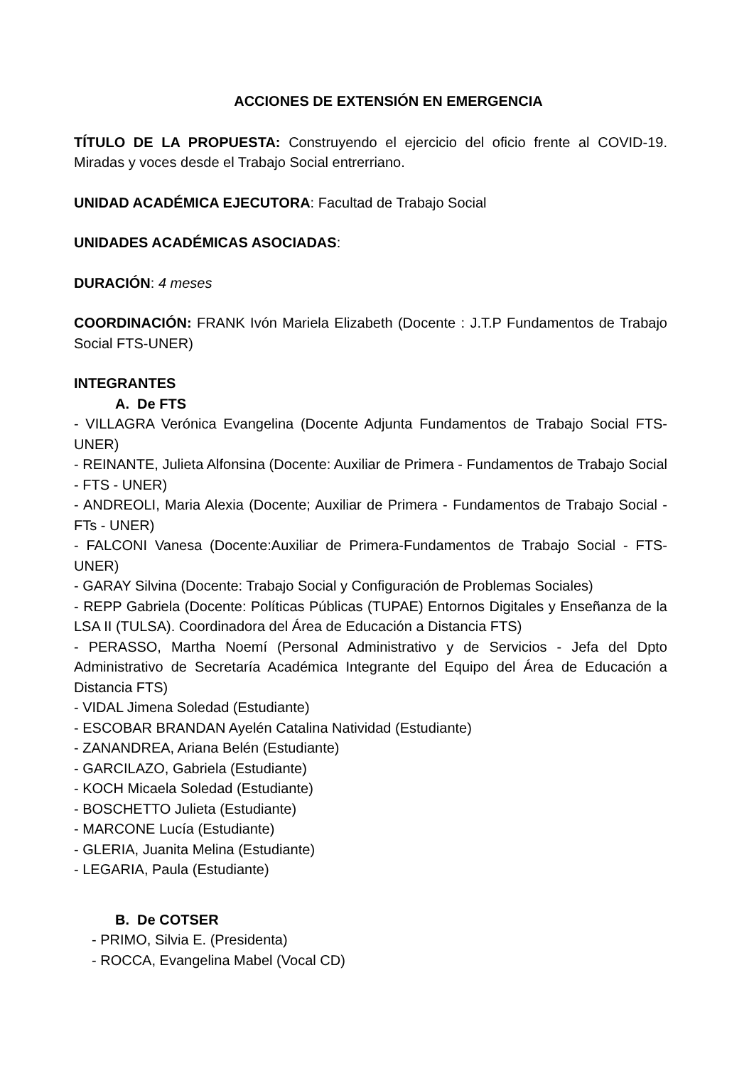ACCIONES DE EXTENSIÓN EN EMERGENCIA
TÍTULO DE LA PROPUESTA: Construyendo el ejercicio del oficio frente al COVID-19. Miradas y voces desde el Trabajo Social entrerriano.
UNIDAD ACADÉMICA EJECUTORA: Facultad de Trabajo Social
UNIDADES ACADÉMICAS ASOCIADAS:
DURACIÓN: 4 meses
COORDINACIÓN: FRANK Ivón Mariela Elizabeth (Docente : J.T.P Fundamentos de Trabajo Social FTS-UNER)
INTEGRANTES
A. De FTS
- VILLAGRA Verónica Evangelina (Docente Adjunta Fundamentos de Trabajo Social FTS-UNER)
- REINANTE, Julieta Alfonsina (Docente: Auxiliar de Primera - Fundamentos de Trabajo Social - FTS - UNER)
- ANDREOLI, Maria Alexia (Docente; Auxiliar de Primera - Fundamentos de Trabajo Social - FTs - UNER)
- FALCONI Vanesa (Docente:Auxiliar de Primera-Fundamentos de Trabajo Social - FTS-UNER)
- GARAY Silvina (Docente: Trabajo Social y Configuración de Problemas Sociales)
- REPP Gabriela (Docente: Políticas Públicas (TUPAE) Entornos Digitales y Enseñanza de la LSA II (TULSA). Coordinadora del Área de Educación a Distancia FTS)
- PERASSO, Martha Noemí (Personal Administrativo y de Servicios - Jefa del Dpto Administrativo de Secretaría Académica Integrante del Equipo del Área de Educación a Distancia FTS)
- VIDAL Jimena Soledad (Estudiante)
- ESCOBAR BRANDAN Ayelén Catalina Natividad (Estudiante)
- ZANANDREA, Ariana Belén (Estudiante)
- GARCILAZO, Gabriela (Estudiante)
- KOCH Micaela Soledad (Estudiante)
- BOSCHETTO Julieta (Estudiante)
- MARCONE Lucía (Estudiante)
- GLERIA, Juanita Melina (Estudiante)
- LEGARIA, Paula (Estudiante)
B. De COTSER
- PRIMO, Silvia E. (Presidenta)
- ROCCA, Evangelina Mabel (Vocal CD)